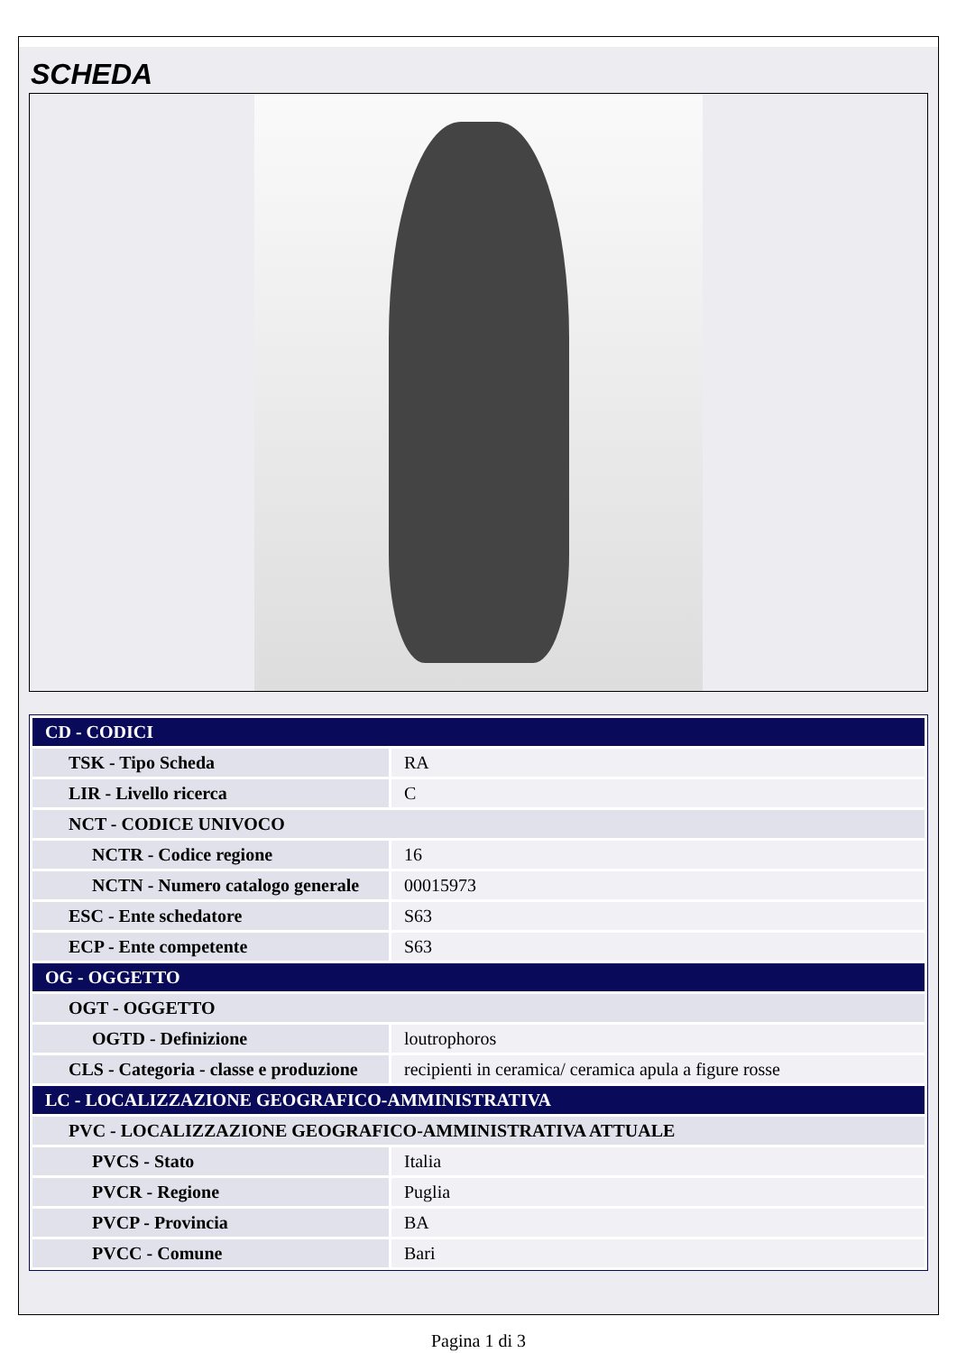SCHEDA
| CD - CODICI | |
| TSK - Tipo Scheda | RA |
| LIR - Livello ricerca | C |
| NCT - CODICE UNIVOCO | |
| NCTR - Codice regione | 16 |
| NCTN - Numero catalogo generale | 00015973 |
| ESC - Ente schedatore | S63 |
| ECP - Ente competente | S63 |
| OG - OGGETTO | |
| OGT - OGGETTO | |
| OGTD - Definizione | loutrophoros |
| CLS - Categoria - classe e produzione | recipienti in ceramica/ ceramica apula a figure rosse |
| LC - LOCALIZZAZIONE GEOGRAFICO-AMMINISTRATIVA | |
| PVC - LOCALIZZAZIONE GEOGRAFICO-AMMINISTRATIVA ATTUALE | |
| PVCS - Stato | Italia |
| PVCR - Regione | Puglia |
| PVCP - Provincia | BA |
| PVCC - Comune | Bari |
Pagina 1 di 3